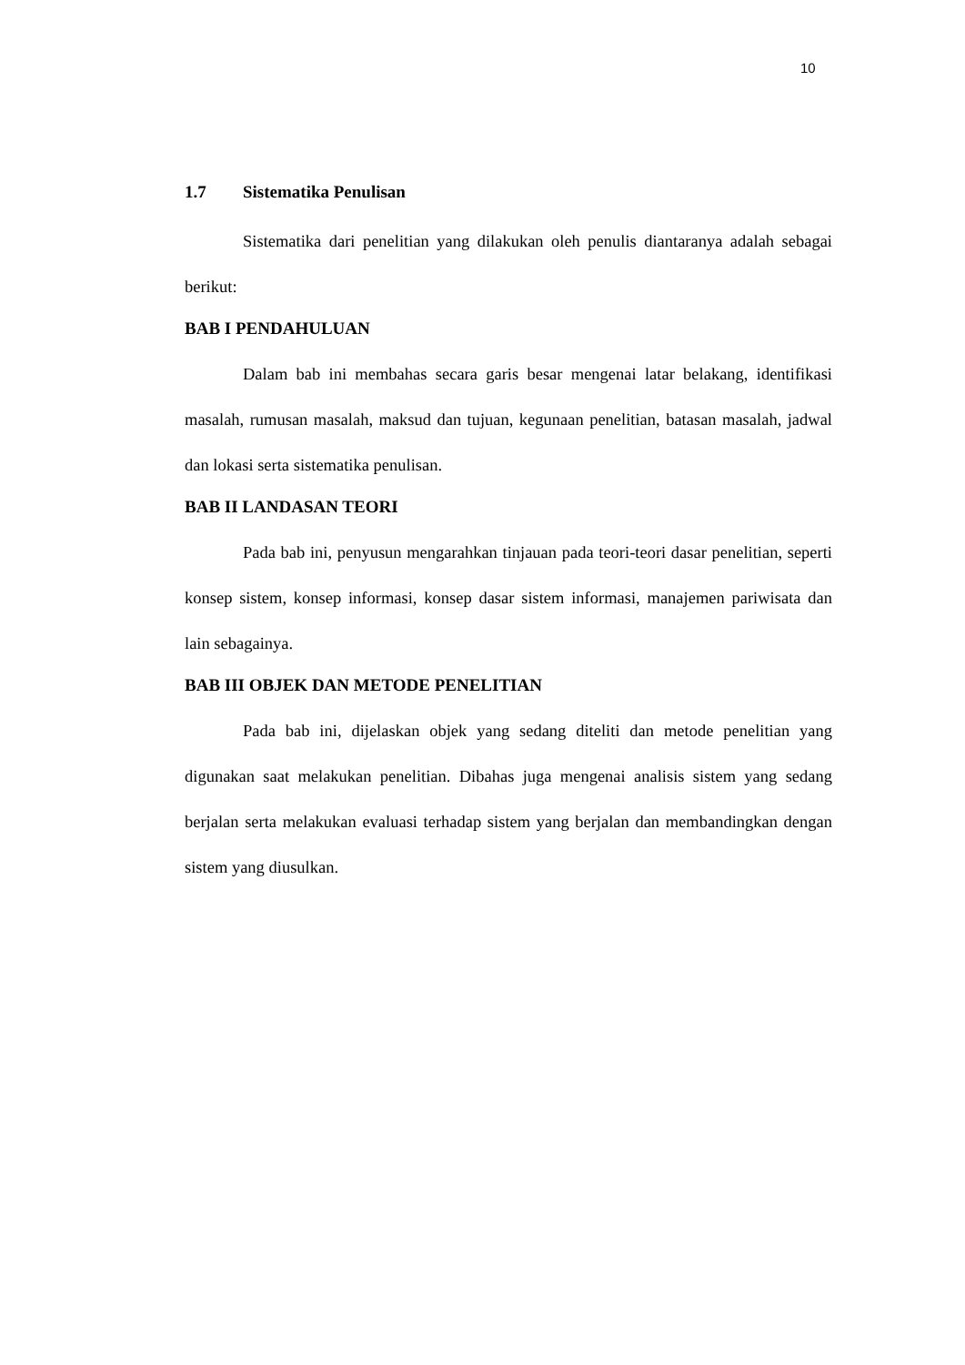10
1.7 Sistematika Penulisan
Sistematika dari penelitian yang dilakukan oleh penulis diantaranya adalah sebagai berikut:
BAB I PENDAHULUAN
Dalam bab ini membahas secara garis besar mengenai latar belakang, identifikasi masalah, rumusan masalah, maksud dan tujuan, kegunaan penelitian, batasan masalah, jadwal dan lokasi serta sistematika penulisan.
BAB II LANDASAN TEORI
Pada bab ini, penyusun mengarahkan tinjauan pada teori-teori dasar penelitian, seperti konsep sistem, konsep informasi, konsep dasar sistem informasi, manajemen pariwisata dan lain sebagainya.
BAB III OBJEK DAN METODE PENELITIAN
Pada bab ini, dijelaskan objek yang sedang diteliti dan metode penelitian yang digunakan saat melakukan penelitian. Dibahas juga mengenai analisis sistem yang sedang berjalan serta melakukan evaluasi terhadap sistem yang berjalan dan membandingkan dengan sistem yang diusulkan.